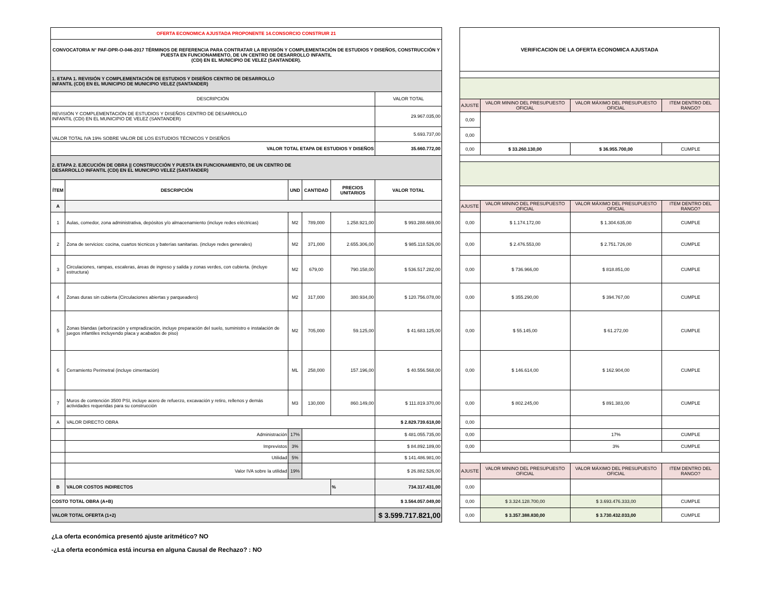| OFERTA ECONOMICA AJUSTADA PROPONENTE 14.CONSORCIO CONSTRUIR 21 | | | | | |
| CONVOCATORIA N° PAF-DPR-O-046-2017 TÉRMINOS DE REFERENCIA PARA CONTRATAR LA REVISIÓN Y COMPLEMENTACIÓN DE ESTUDIOS Y DISEÑOS, CONSTRUCCIÓN Y PUESTA EN FUNCIONAMIENTO, DE UN CENTRO DE DESARROLLO INFANTIL (CDI) EN EL MUNICIPIO DE VELEZ (SANTANDER). | | | | | |
| 1. ETAPA 1. REVISIÓN Y COMPLEMENTACIÓN DE ESTUDIOS Y DISEÑOS CENTRO DE DESARROLLO INFANTIL (CDI) EN EL MUNICIPIO DE MUNICIPIO VELEZ (SANTANDER) | | | | | |
| DESCRIPCIÓN | | | | | VALOR TOTAL |
| REVISIÓN Y COMPLEMENTACIÓN DE ESTUDIOS Y DISEÑOS CENTRO DE DESARROLLO INFANTIL (CDI) EN EL MUNICIPIO DE VELEZ (SANTANDER) | | | | | 29.967.035,00 |
| VALOR TOTAL IVA 19% SOBRE VALOR DE LOS ESTUDIOS TÉCNICOS Y DISEÑOS | | | | | 5.693.737,00 |
| VALOR TOTAL ETAPA DE ESTUDIOS Y DISEÑOS | | | | | 35.660.772,00 |
| 2. ETAPA 2. EJECUCIÓN DE OBRA // CONSTRUCCIÓN Y PUESTA EN FUNCIONAMIENTO, DE UN CENTRO DE DESARROLLO INFANTIL (CDI) EN EL MUNICIPIO VELEZ (SANTANDER) | | | | | |
| ÍTEM | DESCRIPCIÓN | UND | CANTIDAD | PRECIOS UNITARIOS | VALOR TOTAL |
| A | | | | | |
| 1 | Aulas, comedor, zona administrativa, depósitos y/o almacenamiento (incluye redes eléctricas) | M2 | 789,000 | 1.258.921,00 | $ 993.288.669,00 |
| 2 | Zona de servicios: cocina, cuartos técnicos y baterías sanitarias. (incluye redes generales) | M2 | 371,000 | 2.655.306,00 | $ 985.118.526,00 |
| 3 | Circulaciones, rampas, escaleras, áreas de ingreso y salida y zonas verdes, con cubierta. (incluye estructura) | M2 | 679,00 | 790.158,00 | $ 536.517.282,00 |
| 4 | Zonas duras sin cubierta (Circulaciones abiertas y parqueadero) | M2 | 317,000 | 380.934,00 | $ 120.756.078,00 |
| 5 | Zonas blandas (arborización y empradización, incluye preparación del suelo, suministro e instalación de juegos infantiles incluyendo placa y acabados de piso) | M2 | 705,000 | 59.125,00 | $ 41.683.125,00 |
| 6 | Cerramiento Perimetral (incluye cimentación) | ML | 258,000 | 157.196,00 | $ 40.556.568,00 |
| 7 | Muros de contención 3500 PSI, incluye acero de refuerzo, excavación y retiro, rellenos y demás actividades requeridas para su construcción | M3 | 130,000 | 860.149,00 | $ 111.819.370,00 |
| A | VALOR DIRECTO OBRA | | | | $ 2.829.739.618,00 |
| | Administración | 17% | | | $ 481.055.735,00 |
| | Imprevistos | 3% | | | $ 84.892.189,00 |
| | Utilidad | 5% | | | $ 141.486.981,00 |
| | Valor IVA sobre la utilidad | 19% | | | $ 26.882.526,00 |
| B | VALOR COSTOS INDIRECTOS | | | % | 734.317.431,00 |
| COSTO TOTAL OBRA (A+B) | | | | | $ 3.564.057.049,00 |
| VALOR TOTAL OFERTA (1+2) | | | | | $ 3.599.717.821,00 |
| VERIFICACION DE LA OFERTA ECONOMICA AJUSTADA | | | |
| AJUSTE | VALOR MININO DEL PRESUPUESTO OFICIAL | VALOR MÁXIMO DEL PRESUPUESTO OFICIAL | ITEM DENTRO DEL RANGO? |
| 0,00 | | | |
| 0,00 | | | |
| 0,00 | $ 33.260.130,00 | $ 36.955.700,00 | CUMPLE |
| AJUSTE | VALOR MININO DEL PRESUPUESTO OFICIAL | VALOR MÁXIMO DEL PRESUPUESTO OFICIAL | ITEM DENTRO DEL RANGO? |
| 0,00 | $ 1.174.172,00 | $ 1.304.635,00 | CUMPLE |
| 0,00 | $ 2.476.553,00 | $ 2.751.726,00 | CUMPLE |
| 0,00 | $ 736.966,00 | $ 818.851,00 | CUMPLE |
| 0,00 | $ 355.290,00 | $ 394.767,00 | CUMPLE |
| 0,00 | $ 55.145,00 | $ 61.272,00 | CUMPLE |
| 0,00 | $ 146.614,00 | $ 162.904,00 | CUMPLE |
| 0,00 | $ 802.245,00 | $ 891.383,00 | CUMPLE |
| 0,00 | | | |
| 0,00 | | 17% | CUMPLE |
| 0,00 | | 3% | CUMPLE |
| AJUSTE | VALOR MININO DEL PRESUPUESTO OFICIAL | VALOR MÁXIMO DEL PRESUPUESTO OFICIAL | ITEM DENTRO DEL RANGO? |
| 0,00 | | | |
| 0,00 | $ 3.324.128.700,00 | $ 3.693.476.333,00 | CUMPLE |
| 0,00 | $ 3.357.388.830,00 | $ 3.730.432.033,00 | CUMPLE |
¿La oferta económica presentó ajuste aritmético? NO
-¿La oferta económica está incursa en alguna Causal de Rechazo? : NO